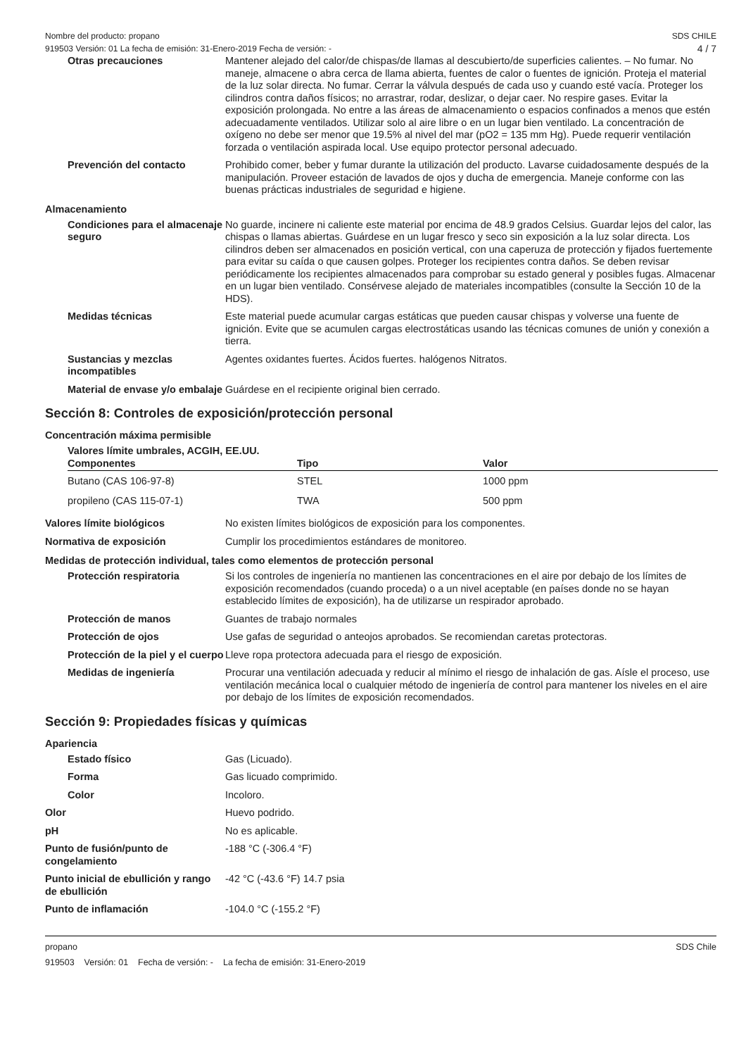Nombre del producto: propano SDS CHILE
919503 Versión: 01 La fecha de emisión: 31-Enero-2019 Fecha de versión: - 4 / 7
Otras precauciones
Mantener alejado del calor/de chispas/de llamas al descubierto/de superficies calientes. – No fumar. No maneje, almacene o abra cerca de llama abierta, fuentes de calor o fuentes de ignición. Proteja el material de la luz solar directa. No fumar. Cerrar la válvula después de cada uso y cuando esté vacía. Proteger los cilindros contra daños físicos; no arrastrar, rodar, deslizar, o dejar caer. No respire gases. Evitar la exposición prolongada. No entre a las áreas de almacenamiento o espacios confinados a menos que estén adecuadamente ventilados. Utilizar solo al aire libre o en un lugar bien ventilado. La concentración de oxígeno no debe ser menor que 19.5% al nivel del mar (pO2 = 135 mm Hg). Puede requerir ventilación forzada o ventilación aspirada local. Use equipo protector personal adecuado.
Prevención del contacto
Prohibido comer, beber y fumar durante la utilización del producto. Lavarse cuidadosamente después de la manipulación. Proveer estación de lavados de ojos y ducha de emergencia. Maneje conforme con las buenas prácticas industriales de seguridad e higiene.
Almacenamiento
Condiciones para el almacenaje seguro
No guarde, incinere ni caliente este material por encima de 48.9 grados Celsius. Guardar lejos del calor, las chispas o llamas abiertas. Guárdese en un lugar fresco y seco sin exposición a la luz solar directa. Los cilindros deben ser almacenados en posición vertical, con una caperuza de protección y fijados fuertemente para evitar su caída o que causen golpes. Proteger los recipientes contra daños. Se deben revisar periódicamente los recipientes almacenados para comprobar su estado general y posibles fugas. Almacenar en un lugar bien ventilado. Consérvese alejado de materiales incompatibles (consulte la Sección 10 de la HDS).
Medidas técnicas
Este material puede acumular cargas estáticas que pueden causar chispas y volverse una fuente de ignición. Evite que se acumulen cargas electrostáticas usando las técnicas comunes de unión y conexión a tierra.
Sustancias y mezclas incompatibles
Agentes oxidantes fuertes. Ácidos fuertes. halógenos Nitratos.
Material de envase y/o embalaje
Guárdese en el recipiente original bien cerrado.
Sección 8: Controles de exposición/protección personal
Concentración máxima permisible
Valores límite umbrales, ACGIH, EE.UU.
| Componentes | Tipo | Valor |
| --- | --- | --- |
| Butano (CAS 106-97-8) | STEL | 1000 ppm |
| propileno (CAS 115-07-1) | TWA | 500 ppm |
Valores límite biológicos
No existen límites biológicos de exposición para los componentes.
Normativa de exposición
Cumplir los procedimientos estándares de monitoreo.
Medidas de protección individual, tales como elementos de protección personal
Protección respiratoria
Si los controles de ingeniería no mantienen las concentraciones en el aire por debajo de los límites de exposición recomendados (cuando proceda) o a un nivel aceptable (en países donde no se hayan establecido límites de exposición), ha de utilizarse un respirador aprobado.
Protección de manos
Guantes de trabajo normales
Protección de ojos
Use gafas de seguridad o anteojos aprobados. Se recomiendan caretas protectoras.
Protección de la piel y el cuerpo
Lleve ropa protectora adecuada para el riesgo de exposición.
Medidas de ingeniería
Procurar una ventilación adecuada y reducir al mínimo el riesgo de inhalación de gas. Aísle el proceso, use ventilación mecánica local o cualquier método de ingeniería de control para mantener los niveles en el aire por debajo de los límites de exposición recomendados.
Sección 9: Propiedades físicas y químicas
Apariencia
Estado físico
Gas (Licuado).
Forma
Gas licuado comprimido.
Color
Incoloro.
Olor
Huevo podrido.
pH
No es aplicable.
Punto de fusión/punto de congelamiento
-188 °C (-306.4 °F)
Punto inicial de ebullición y rango de ebullición
-42 °C (-43.6 °F) 14.7 psia
Punto de inflamación
-104.0 °C (-155.2 °F)
propano SDS Chile
919503 Versión: 01 Fecha de versión: - La fecha de emisión: 31-Enero-2019